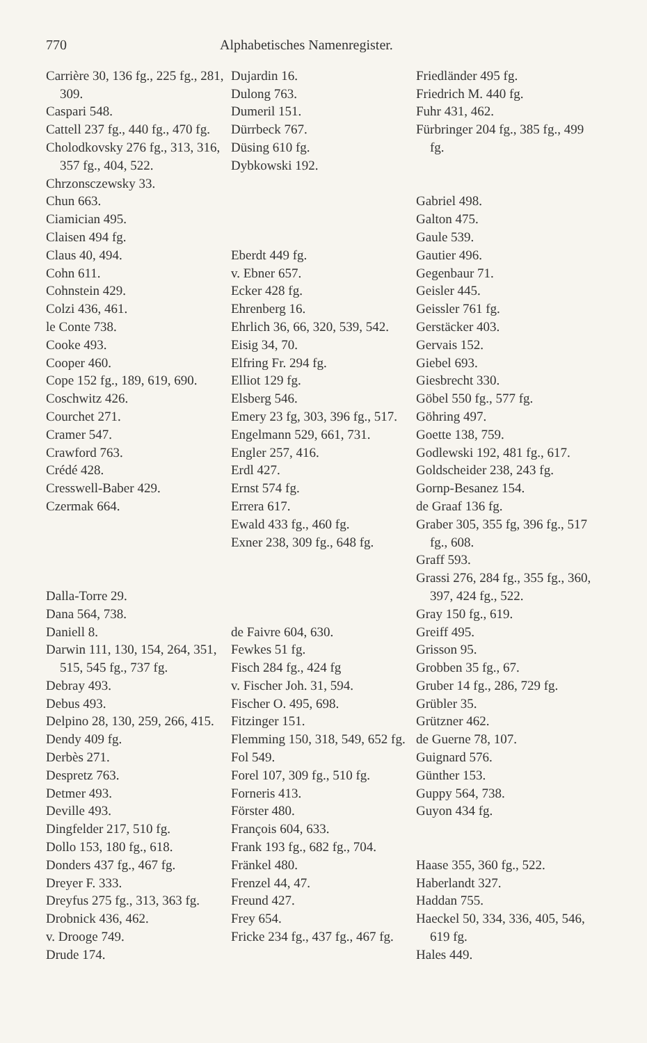770 Alphabetisches Namenregister.
Carrière 30, 136 fg., 225 fg., 281, 309.
Caspari 548.
Cattell 237 fg., 440 fg., 470 fg.
Cholodkovsky 276 fg., 313, 316, 357 fg., 404, 522.
Chrzonsczewsky 33.
Chun 663.
Ciamician 495.
Claisen 494 fg.
Claus 40, 494.
Cohn 611.
Cohnstein 429.
Colzi 436, 461.
le Conte 738.
Cooke 493.
Cooper 460.
Cope 152 fg., 189, 619, 690.
Coschwitz 426.
Courchet 271.
Cramer 547.
Crawford 763.
Crédé 428.
Cresswell-Baber 429.
Czermak 664.
Dalla-Torre 29.
Dana 564, 738.
Daniell 8.
Darwin 111, 130, 154, 264, 351, 515, 545 fg., 737 fg.
Debray 493.
Debus 493.
Delpino 28, 130, 259, 266, 415.
Dendy 409 fg.
Derbès 271.
Despretz 763.
Detmer 493.
Deville 493.
Dingfelder 217, 510 fg.
Dollo 153, 180 fg., 618.
Donders 437 fg., 467 fg.
Dreyer F. 333.
Dreyfus 275 fg., 313, 363 fg.
Drobnick 436, 462.
v. Drooge 749.
Drude 174.
Dujardin 16.
Dulong 763.
Dumeril 151.
Dürrbeck 767.
Düsing 610 fg.
Dybkowski 192.
Eberdt 449 fg.
v. Ebner 657.
Ecker 428 fg.
Ehrenberg 16.
Ehrlich 36, 66, 320, 539, 542.
Eisig 34, 70.
Elfring Fr. 294 fg.
Elliot 129 fg.
Elsberg 546.
Emery 23 fg, 303, 396 fg., 517.
Engelmann 529, 661, 731.
Engler 257, 416.
Erdl 427.
Ernst 574 fg.
Errera 617.
Ewald 433 fg., 460 fg.
Exner 238, 309 fg., 648 fg.
de Faivre 604, 630.
Fewkes 51 fg.
Fisch 284 fg., 424 fg
v. Fischer Joh. 31, 594.
Fischer O. 495, 698.
Fitzinger 151.
Flemming 150, 318, 549, 652 fg.
Fol 549.
Forel 107, 309 fg., 510 fg.
Forneris 413.
Förster 480.
François 604, 633.
Frank 193 fg., 682 fg., 704.
Fränkel 480.
Frenzel 44, 47.
Freund 427.
Frey 654.
Fricke 234 fg., 437 fg., 467 fg.
Friedländer 495 fg.
Friedrich M. 440 fg.
Fuhr 431, 462.
Fürbringer 204 fg., 385 fg., 499 fg.
Gabriel 498.
Galton 475.
Gaule 539.
Gautier 496.
Gegenbaur 71.
Geisler 445.
Geissler 761 fg.
Gerstäcker 403.
Gervais 152.
Giebel 693.
Giesbrecht 330.
Göbel 550 fg., 577 fg.
Göhring 497.
Goette 138, 759.
Godlewski 192, 481 fg., 617.
Goldscheider 238, 243 fg.
Gornp-Besanez 154.
de Graaf 136 fg.
Graber 305, 355 fg, 396 fg., 517 fg., 608.
Graff 593.
Grassi 276, 284 fg., 355 fg., 360, 397, 424 fg., 522.
Gray 150 fg., 619.
Greiff 495.
Grisson 95.
Grobben 35 fg., 67.
Gruber 14 fg., 286, 729 fg.
Grübler 35.
Grützner 462.
de Guerne 78, 107.
Guignard 576.
Günther 153.
Guppy 564, 738.
Guyon 434 fg.
Haase 355, 360 fg., 522.
Haberlandt 327.
Haddan 755.
Haeckel 50, 334, 336, 405, 546, 619 fg.
Hales 449.